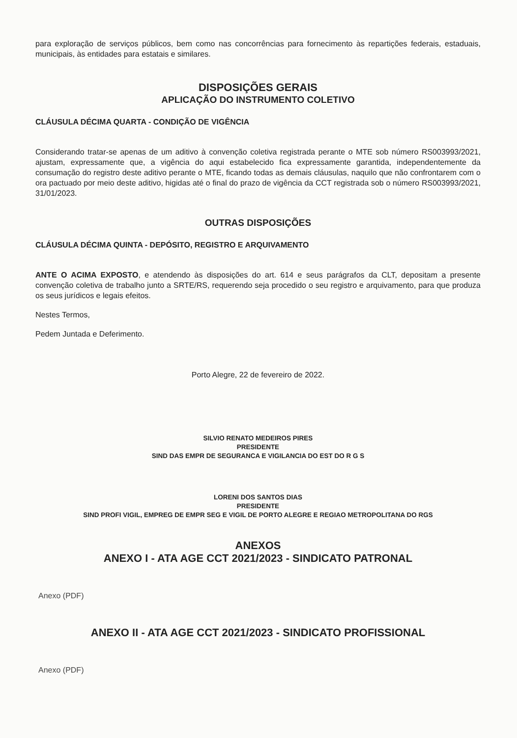para exploração de serviços públicos, bem como nas concorrências para fornecimento às repartições federais, estaduais, municipais, às entidades para estatais e similares.
DISPOSIÇÕES GERAIS
APLICAÇÃO DO INSTRUMENTO COLETIVO
CLÁUSULA DÉCIMA QUARTA - CONDIÇÃO DE VIGÊNCIA
Considerando tratar-se apenas de um aditivo à convenção coletiva registrada perante o MTE sob número RS003993/2021, ajustam, expressamente que, a vigência do aqui estabelecido fica expressamente garantida, independentemente da consumação do registro deste aditivo perante o MTE, ficando todas as demais cláusulas, naquilo que não confrontarem com o ora pactuado por meio deste aditivo, higidas até o final do prazo de vigência da CCT registrada sob o número RS003993/2021, 31/01/2023.
OUTRAS DISPOSIÇÕES
CLÁUSULA DÉCIMA QUINTA - DEPÓSITO, REGISTRO E ARQUIVAMENTO
ANTE O ACIMA EXPOSTO, e atendendo às disposições do art. 614 e seus parágrafos da CLT, depositam a presente convenção coletiva de trabalho junto a SRTE/RS, requerendo seja procedido o seu registro e arquivamento, para que produza os seus jurídicos e legais efeitos.
Nestes Termos,
Pedem Juntada e Deferimento.
Porto Alegre, 22 de fevereiro de 2022.
SILVIO RENATO MEDEIROS PIRES
PRESIDENTE
SIND DAS EMPR DE SEGURANCA E VIGILANCIA DO EST DO R G S
LORENI DOS SANTOS DIAS
PRESIDENTE
SIND PROFI VIGIL, EMPREG DE EMPR SEG E VIGIL DE PORTO ALEGRE E REGIAO METROPOLITANA DO RGS
ANEXOS
ANEXO I - ATA AGE CCT 2021/2023 - SINDICATO PATRONAL
Anexo (PDF)
ANEXO II - ATA AGE CCT 2021/2023 - SINDICATO PROFISSIONAL
Anexo (PDF)